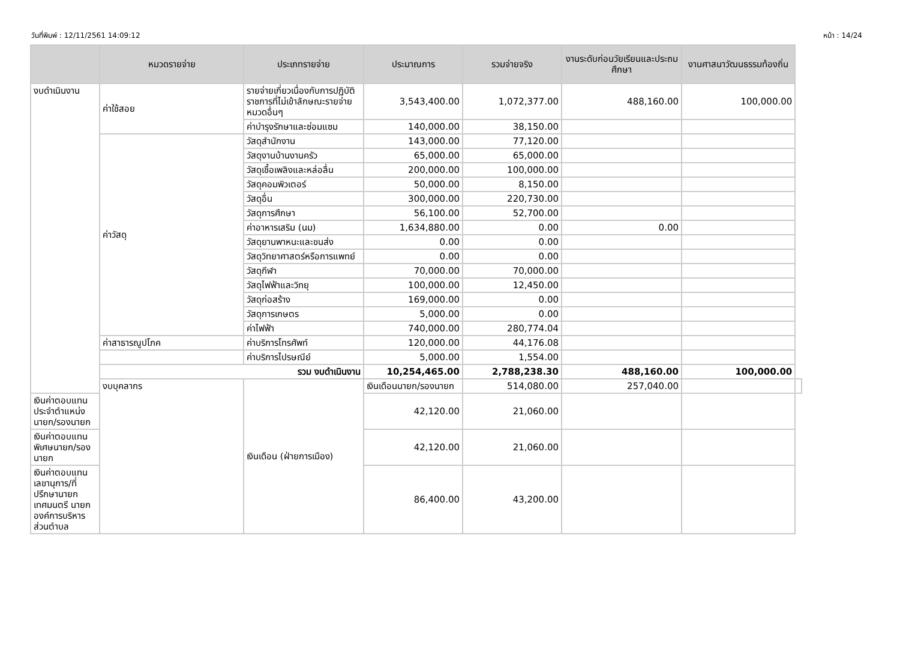วันที่พิมพ์ : 12/11/2561 14:09:12 หน้า : 14/24
| | หมวดรายจ่าย | ประเภทรายจ่าย | ประมาณการ | รวมจ่ายจริง | งานระดับก่อนวัยเรียนและประถมศึกษา | งานศาสนาวัฒนธรรมท้องถิ่น | |
| --- | --- | --- | --- | --- | --- | --- | --- |
| งบดำเนินงาน | ค่าใช้สอย | รายจ่ายเกี่ยวเนื่องกับการปฏิบัติราชการที่ไม่เข้าลักษณะรายจ่ายหมวดอื่นๆ | 3,543,400.00 | 1,072,377.00 | 488,160.00 | 100,000.00 | |
| | | ค่าบำรุงรักษาและซ่อมแซม | 140,000.00 | 38,150.00 | | | |
| | ค่าวัสดุ | วัสดุสำนักงาน | 143,000.00 | 77,120.00 | | | |
| | | วัสดุงานบ้านงานครัว | 65,000.00 | 65,000.00 | | | |
| | | วัสดุเชื้อเพลิงและหล่อลื่น | 200,000.00 | 100,000.00 | | | |
| | | วัสดุคอมพิวเตอร์ | 50,000.00 | 8,150.00 | | | |
| | | วัสดุอื่น | 300,000.00 | 220,730.00 | | | |
| | | วัสดุการศึกษา | 56,100.00 | 52,700.00 | | | |
| | | ค่าอาหารเสริม (นม) | 1,634,880.00 | 0.00 | 0.00 | | |
| | | วัสดุยานพาหนะและขนส่ง | 0.00 | 0.00 | | | |
| | | วัสดุวิทยาศาสตร์หรือการแพทย์ | 0.00 | 0.00 | | | |
| | | วัสดุกีฬา | 70,000.00 | 70,000.00 | | | |
| | | วัสดุไฟฟ้าและวิทยุ | 100,000.00 | 12,450.00 | | | |
| | | วัสดุก่อสร้าง | 169,000.00 | 0.00 | | | |
| | | วัสดุการเกษตร | 5,000.00 | 0.00 | | | |
| | | ค่าไฟฟ้า | 740,000.00 | 280,774.04 | | | |
| | | ค่าสาธารณูปโภค | ค่าบริการโทรศัพท์ | 120,000.00 | 44,176.08 | | |
| | | | ค่าบริการไปรษณีย์ | 5,000.00 | 1,554.00 | | |
| | รวม งบดำเนินงาน | | 10,254,465.00 | 2,788,238.30 | 488,160.00 | 100,000.00 | |
| | งบบุคลากร | เงินเดือน (ฝ่ายการเมือง) | เงินเดือนนายก/รองนายก | 514,080.00 | 257,040.00 | | |
| เงินค่าตอบแทนประจำตำแหน่งนายก/รองนายก | | | 42,120.00 | 21,060.00 | | | |
| เงินค่าตอบแทนพิเศษนายก/รองนายก | | | 42,120.00 | 21,060.00 | | | |
| เงินค่าตอบแทนเลขานุการ/ที่ปรึกษานายกเทศมนตรี นายกองค์การบริหารส่วนตำบล | | | 86,400.00 | 43,200.00 | | | |